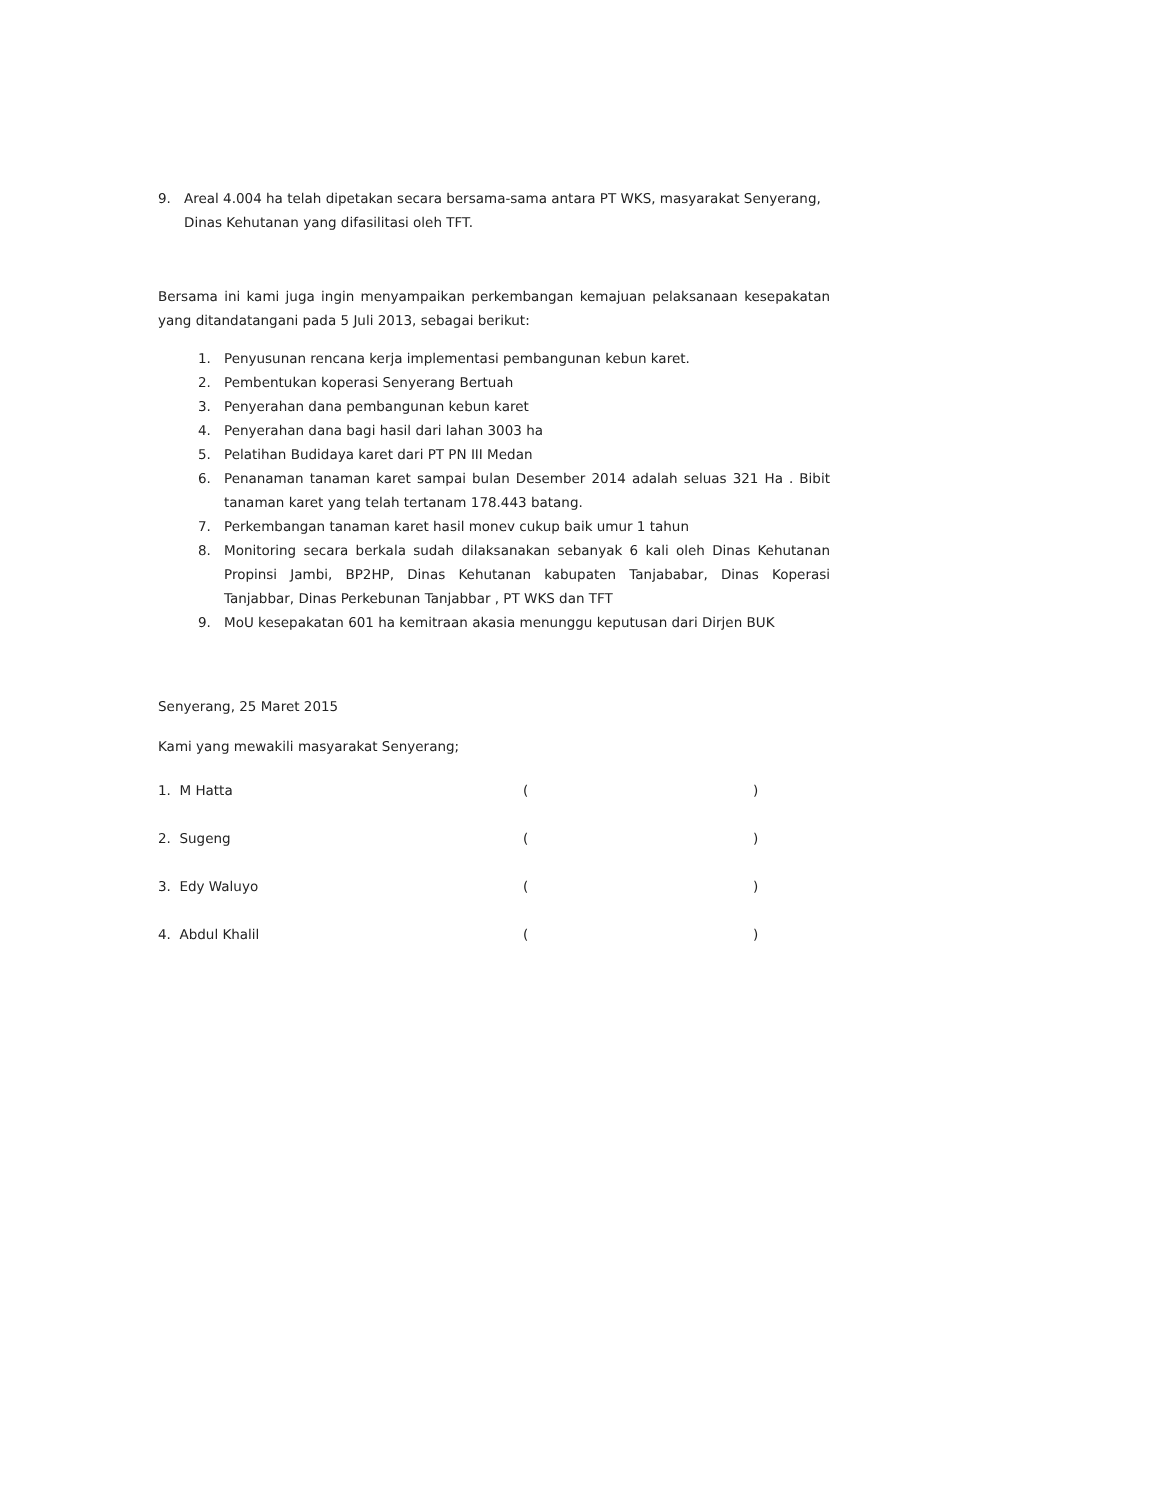9. Areal 4.004 ha telah dipetakan secara bersama-sama antara PT WKS, masyarakat Senyerang, Dinas Kehutanan yang difasilitasi oleh TFT.
Bersama ini kami juga ingin menyampaikan perkembangan kemajuan pelaksanaan kesepakatan yang ditandatangani pada 5 Juli 2013, sebagai berikut:
1. Penyusunan rencana kerja implementasi pembangunan kebun karet.
2. Pembentukan koperasi Senyerang Bertuah
3. Penyerahan dana pembangunan kebun karet
4. Penyerahan dana bagi hasil dari lahan 3003 ha
5. Pelatihan Budidaya karet dari PT PN III Medan
6. Penanaman tanaman karet sampai bulan Desember 2014 adalah seluas 321 Ha . Bibit tanaman karet yang telah tertanam 178.443 batang.
7. Perkembangan tanaman karet hasil monev cukup baik umur 1 tahun
8. Monitoring secara berkala sudah dilaksanakan sebanyak 6 kali oleh Dinas Kehutanan Propinsi Jambi, BP2HP, Dinas Kehutanan kabupaten Tanjababar, Dinas Koperasi Tanjabbar, Dinas Perkebunan Tanjabbar , PT WKS dan TFT
9. MoU kesepakatan 601 ha kemitraan akasia menunggu keputusan dari Dirjen BUK
Senyerang, 25 Maret 2015
Kami yang mewakili masyarakat Senyerang;
| 1. M Hatta | ( | ) |
| 2. Sugeng | ( | ) |
| 3. Edy Waluyo | ( | ) |
| 4. Abdul Khalil | ( | ) |